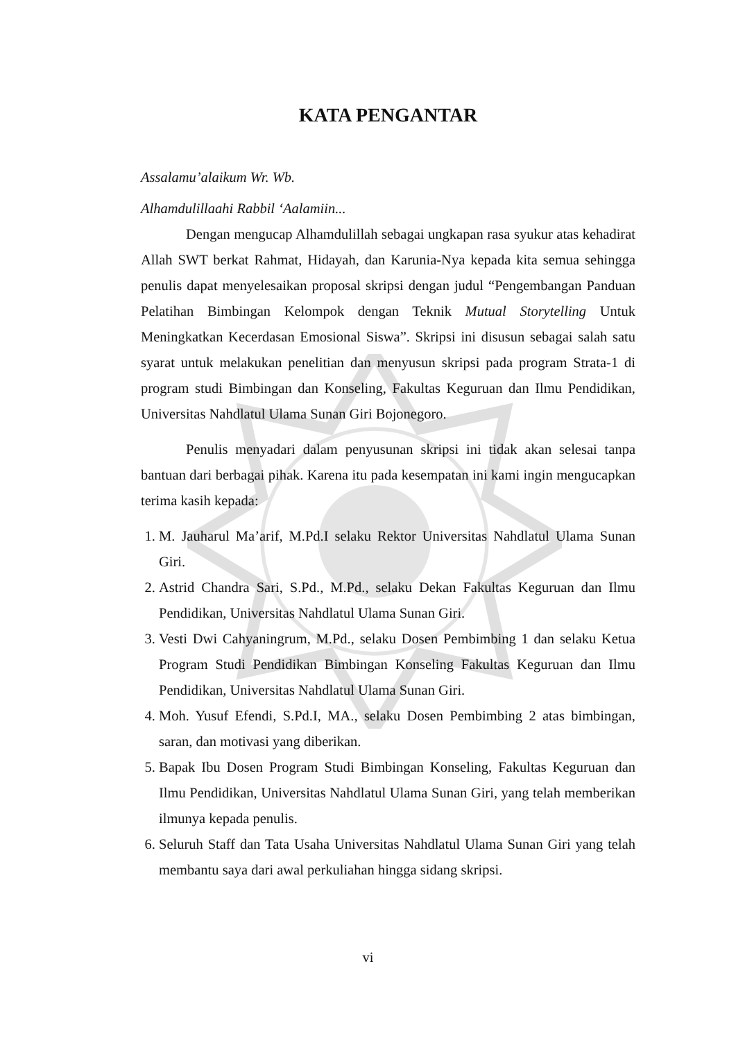KATA PENGANTAR
Assalamu’alaikum Wr. Wb.
Alhamdulillaahi Rabbil ‘Aalamiin...
Dengan mengucap Alhamdulillah sebagai ungkapan rasa syukur atas kehadirat Allah SWT berkat Rahmat, Hidayah, dan Karunia-Nya kepada kita semua sehingga penulis dapat menyelesaikan proposal skripsi dengan judul “Pengembangan Panduan Pelatihan Bimbingan Kelompok dengan Teknik Mutual Storytelling Untuk Meningkatkan Kecerdasan Emosional Siswa”. Skripsi ini disusun sebagai salah satu syarat untuk melakukan penelitian dan menyusun skripsi pada program Strata-1 di program studi Bimbingan dan Konseling, Fakultas Keguruan dan Ilmu Pendidikan, Universitas Nahdlatul Ulama Sunan Giri Bojonegoro.
Penulis menyadari dalam penyusunan skripsi ini tidak akan selesai tanpa bantuan dari berbagai pihak. Karena itu pada kesempatan ini kami ingin mengucapkan terima kasih kepada:
1. M. Jauharul Ma’arif, M.Pd.I selaku Rektor Universitas Nahdlatul Ulama Sunan Giri.
2. Astrid Chandra Sari, S.Pd., M.Pd., selaku Dekan Fakultas Keguruan dan Ilmu Pendidikan, Universitas Nahdlatul Ulama Sunan Giri.
3. Vesti Dwi Cahyaningrum, M.Pd., selaku Dosen Pembimbing 1 dan selaku Ketua Program Studi Pendidikan Bimbingan Konseling Fakultas Keguruan dan Ilmu Pendidikan, Universitas Nahdlatul Ulama Sunan Giri.
4. Moh. Yusuf Efendi, S.Pd.I, MA., selaku Dosen Pembimbing 2 atas bimbingan, saran, dan motivasi yang diberikan.
5. Bapak Ibu Dosen Program Studi Bimbingan Konseling, Fakultas Keguruan dan Ilmu Pendidikan, Universitas Nahdlatul Ulama Sunan Giri, yang telah memberikan ilmunya kepada penulis.
6. Seluruh Staff dan Tata Usaha Universitas Nahdlatul Ulama Sunan Giri yang telah membantu saya dari awal perkuliahan hingga sidang skripsi.
vi